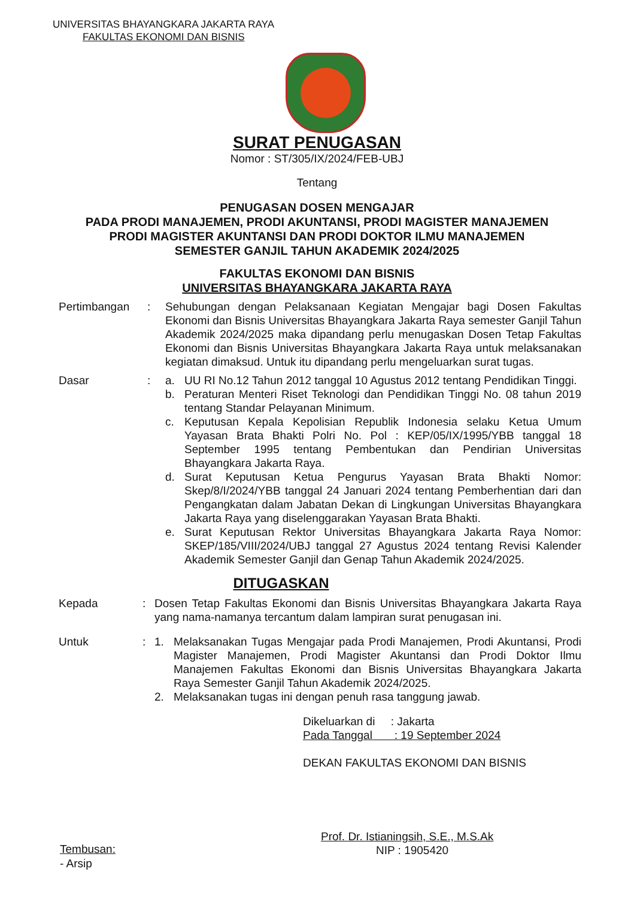UNIVERSITAS BHAYANGKARA JAKARTA RAYA
FAKULTAS EKONOMI DAN BISNIS
SURAT PENUGASAN
Nomor : ST/305/IX/2024/FEB-UBJ
Tentang
PENUGASAN DOSEN MENGAJAR
PADA PRODI MANAJEMEN, PRODI AKUNTANSI, PRODI MAGISTER MANAJEMEN
PRODI MAGISTER AKUNTANSI DAN PRODI DOKTOR ILMU MANAJEMEN
SEMESTER GANJIL TAHUN AKADEMIK 2024/2025
FAKULTAS EKONOMI DAN BISNIS
UNIVERSITAS BHAYANGKARA JAKARTA RAYA
Pertimbangan : Sehubungan dengan Pelaksanaan Kegiatan Mengajar bagi Dosen Fakultas Ekonomi dan Bisnis Universitas Bhayangkara Jakarta Raya semester Ganjil Tahun Akademik 2024/2025 maka dipandang perlu menugaskan Dosen Tetap Fakultas Ekonomi dan Bisnis Universitas Bhayangkara Jakarta Raya untuk melaksanakan kegiatan dimaksud. Untuk itu dipandang perlu mengeluarkan surat tugas.
Dasar : a. UU RI No.12 Tahun 2012 tanggal 10 Agustus 2012 tentang Pendidikan Tinggi.
b. Peraturan Menteri Riset Teknologi dan Pendidikan Tinggi No. 08 tahun 2019 tentang Standar Pelayanan Minimum.
c. Keputusan Kepala Kepolisian Republik Indonesia selaku Ketua Umum Yayasan Brata Bhakti Polri No. Pol : KEP/05/IX/1995/YBB tanggal 18 September 1995 tentang Pembentukan dan Pendirian Universitas Bhayangkara Jakarta Raya.
d. Surat Keputusan Ketua Pengurus Yayasan Brata Bhakti Nomor: Skep/8/I/2024/YBB tanggal 24 Januari 2024 tentang Pemberhentian dari dan Pengangkatan dalam Jabatan Dekan di Lingkungan Universitas Bhayangkara Jakarta Raya yang diselenggarakan Yayasan Brata Bhakti.
e. Surat Keputusan Rektor Universitas Bhayangkara Jakarta Raya Nomor: SKEP/185/VIII/2024/UBJ tanggal 27 Agustus 2024 tentang Revisi Kalender Akademik Semester Ganjil dan Genap Tahun Akademik 2024/2025.
DITUGASKAN
Kepada : Dosen Tetap Fakultas Ekonomi dan Bisnis Universitas Bhayangkara Jakarta Raya yang nama-namanya tercantum dalam lampiran surat penugasan ini.
Untuk : 1. Melaksanakan Tugas Mengajar pada Prodi Manajemen, Prodi Akuntansi, Prodi Magister Manajemen, Prodi Magister Akuntansi dan Prodi Doktor Ilmu Manajemen Fakultas Ekonomi dan Bisnis Universitas Bhayangkara Jakarta Raya Semester Ganjil Tahun Akademik 2024/2025.
2. Melaksanakan tugas ini dengan penuh rasa tanggung jawab.
Dikeluarkan di : Jakarta
Pada Tanggal : 19 September 2024
DEKAN FAKULTAS EKONOMI DAN BISNIS
Prof. Dr. Istianingsih, S.E., M.S.Ak
NIP : 1905420
Tembusan:
- Arsip